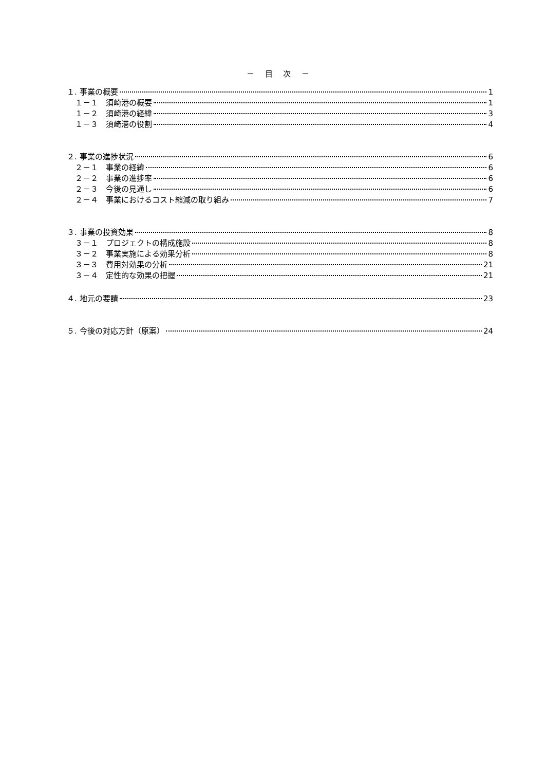－ 目 次 －
１. 事業の概要 1
１－１　須崎港の概要 1
１－２　須崎港の経緯 3
１－３　須崎港の役割 4
２. 事業の進捗状況 6
２－１　事業の経緯 6
２－２　事業の進捗率 6
２－３　今後の見通し 6
２－４　事業におけるコスト縮減の取り組み 7
３. 事業の投資効果 8
３－１　プロジェクトの構成施設 8
３－２　事業実施による効果分析 8
３－３　費用対効果の分析 21
３－４　定性的な効果の把握 21
４. 地元の要請 23
５. 今後の対応方針（原案） 24